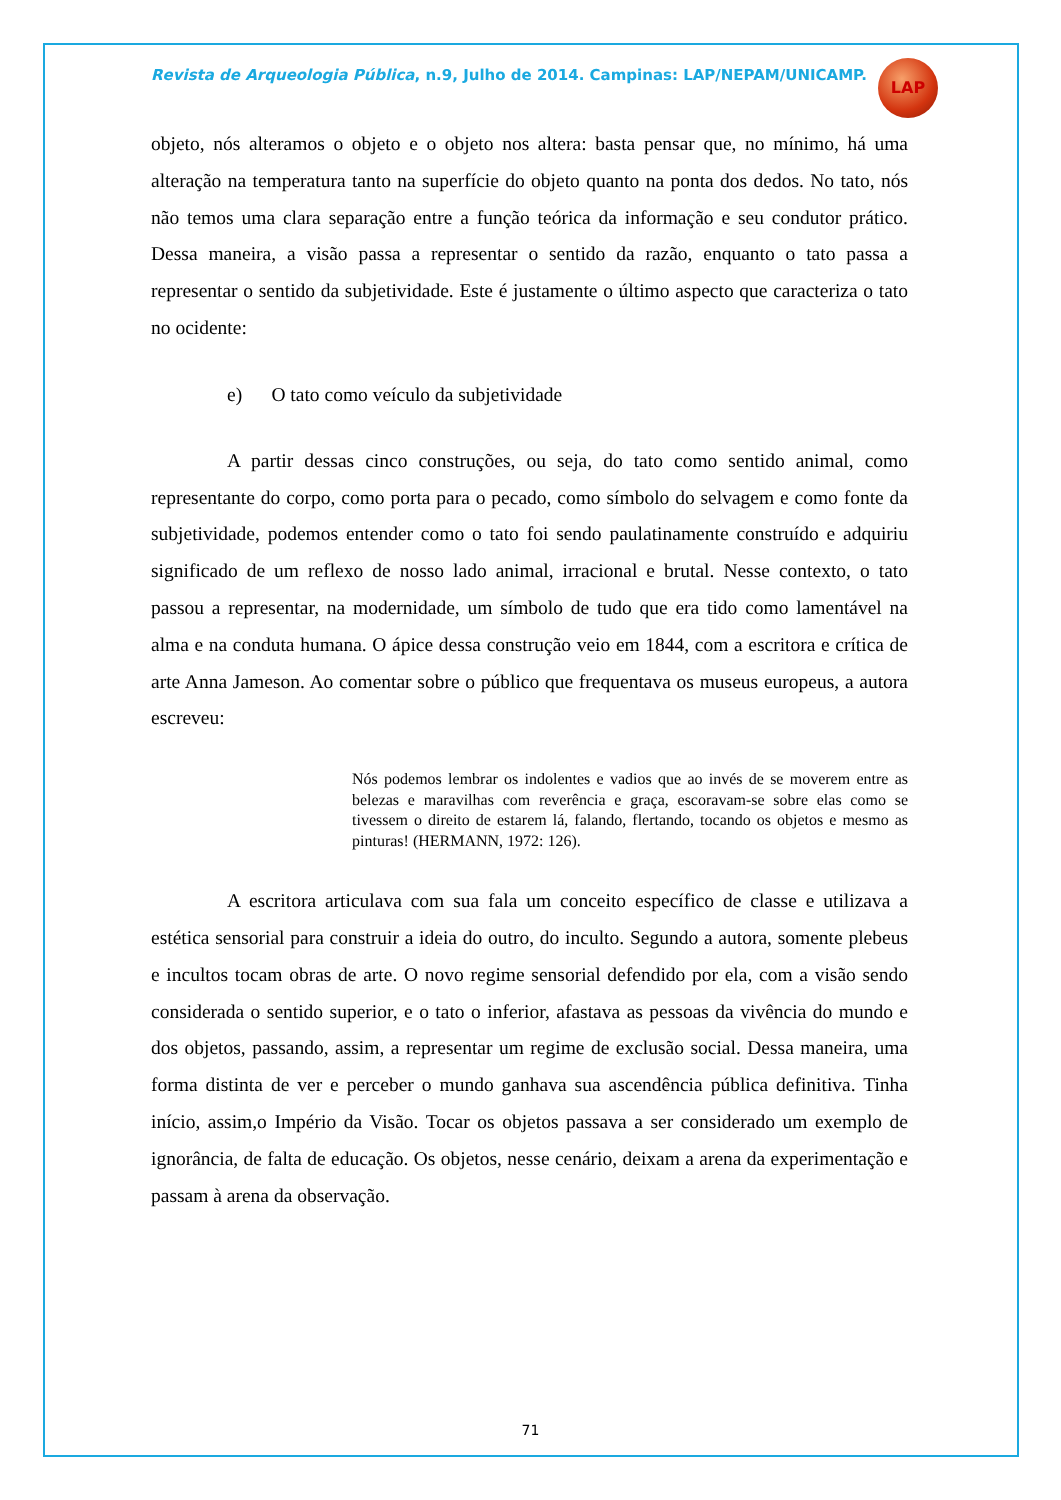Revista de Arqueologia Pública, n.9, Julho de 2014. Campinas: LAP/NEPAM/UNICAMP.
LAP
objeto, nós alteramos o objeto e o objeto nos altera: basta pensar que, no mínimo, há uma alteração na temperatura tanto na superfície do objeto quanto na ponta dos dedos. No tato, nós não temos uma clara separação entre a função teórica da informação e seu condutor prático. Dessa maneira, a visão passa a representar o sentido da razão, enquanto o tato passa a representar o sentido da subjetividade. Este é justamente o último aspecto que caracteriza o tato no ocidente:
e) O tato como veículo da subjetividade
A partir dessas cinco construções, ou seja, do tato como sentido animal, como representante do corpo, como porta para o pecado, como símbolo do selvagem e como fonte da subjetividade, podemos entender como o tato foi sendo paulatinamente construído e adquiriu significado de um reflexo de nosso lado animal, irracional e brutal. Nesse contexto, o tato passou a representar, na modernidade, um símbolo de tudo que era tido como lamentável na alma e na conduta humana. O ápice dessa construção veio em 1844, com a escritora e crítica de arte Anna Jameson. Ao comentar sobre o público que frequentava os museus europeus, a autora escreveu:
Nós podemos lembrar os indolentes e vadios que ao invés de se moverem entre as belezas e maravilhas com reverência e graça, escoravam-se sobre elas como se tivessem o direito de estarem lá, falando, flertando, tocando os objetos e mesmo as pinturas! (HERMANN, 1972: 126).
A escritora articulava com sua fala um conceito específico de classe e utilizava a estética sensorial para construir a ideia do outro, do inculto. Segundo a autora, somente plebeus e incultos tocam obras de arte. O novo regime sensorial defendido por ela, com a visão sendo considerada o sentido superior, e o tato o inferior, afastava as pessoas da vivência do mundo e dos objetos, passando, assim, a representar um regime de exclusão social. Dessa maneira, uma forma distinta de ver e perceber o mundo ganhava sua ascendência pública definitiva. Tinha início, assim,o Império da Visão. Tocar os objetos passava a ser considerado um exemplo de ignorância, de falta de educação. Os objetos, nesse cenário, deixam a arena da experimentação e passam à arena da observação.
71